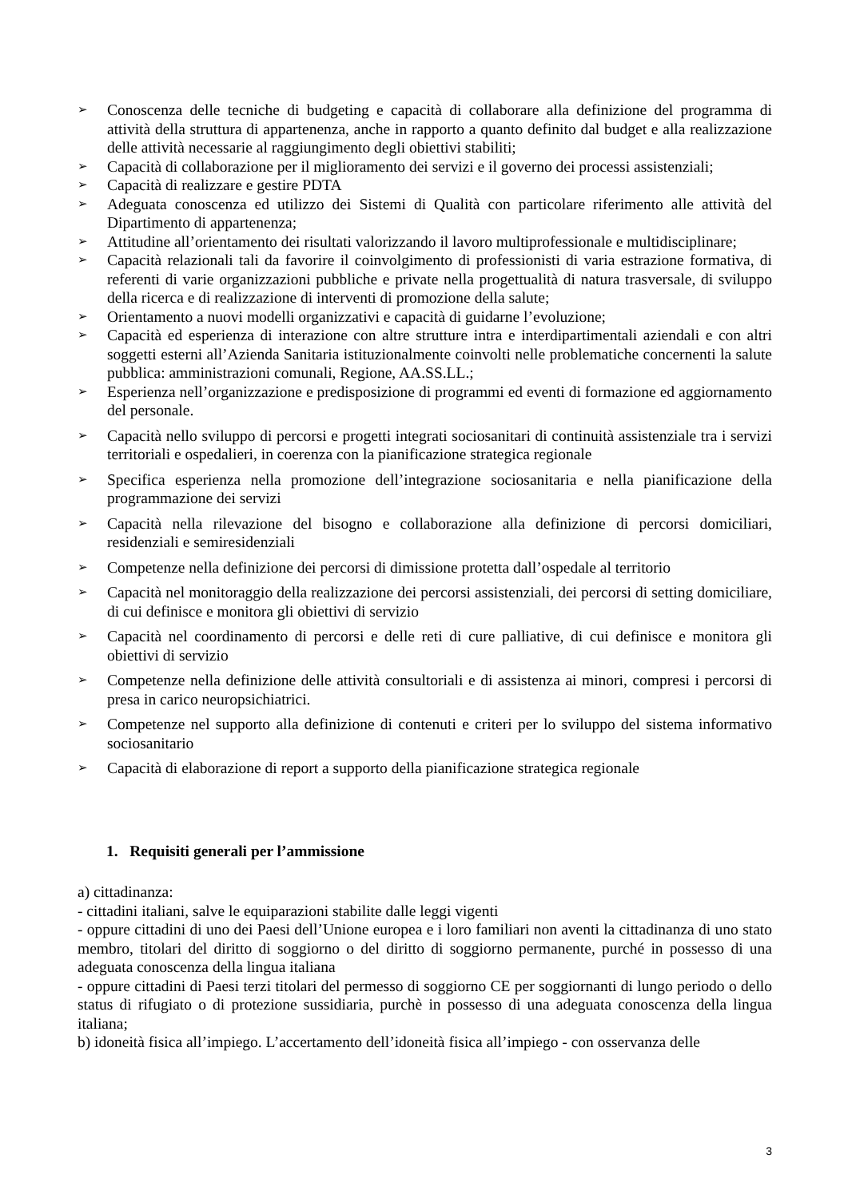➢ Conoscenza delle tecniche di budgeting e capacità di collaborare alla definizione del programma di attività della struttura di appartenenza, anche in rapporto a quanto definito dal budget e alla realizzazione delle attività necessarie al raggiungimento degli obiettivi stabiliti;
➢ Capacità di collaborazione per il miglioramento dei servizi e il governo dei processi assistenziali;
➢ Capacità di realizzare e gestire PDTA
➢ Adeguata conoscenza ed utilizzo dei Sistemi di Qualità con particolare riferimento alle attività del Dipartimento di appartenenza;
➢ Attitudine all’orientamento dei risultati valorizzando il lavoro multiprofessionale e multidisciplinare;
➢ Capacità relazionali tali da favorire il coinvolgimento di professionisti di varia estrazione formativa, di referenti di varie organizzazioni pubbliche e private nella progettualità di natura trasversale, di sviluppo della ricerca e di realizzazione di interventi di promozione della salute;
➢ Orientamento a nuovi modelli organizzativi e capacità di guidarne l’evoluzione;
➢ Capacità ed esperienza di interazione con altre strutture intra e interdipartimentali aziendali e con altri soggetti esterni all’Azienda Sanitaria istituzionalmente coinvolti nelle problematiche concernenti la salute pubblica: amministrazioni comunali, Regione, AA.SS.LL.;
➢ Esperienza nell’organizzazione e predisposizione di programmi ed eventi di formazione ed aggiornamento del personale.
➢ Capacità nello sviluppo di percorsi e progetti integrati sociosanitari di continuità assistenziale tra i servizi territoriali e ospedalieri, in coerenza con la pianificazione strategica regionale
➢ Specifica esperienza nella promozione dell’integrazione sociosanitaria e nella pianificazione della programmazione dei servizi
➢ Capacità nella rilevazione del bisogno e collaborazione alla definizione di percorsi domiciliari, residenziali e semiresidenziali
➢ Competenze nella definizione dei percorsi di dimissione protetta dall’ospedale al territorio
➢ Capacità nel monitoraggio della realizzazione dei percorsi assistenziali, dei percorsi di setting domiciliare, di cui definisce e monitora gli obiettivi di servizio
➢ Capacità nel coordinamento di percorsi e delle reti di cure palliative, di cui definisce e monitora gli obiettivi di servizio
➢ Competenze nella definizione delle attività consultoriali e di assistenza ai minori, compresi i percorsi di presa in carico neuropsichiatrici.
➢ Competenze nel supporto alla definizione di contenuti e criteri per lo sviluppo del sistema informativo sociosanitario
➢ Capacità di elaborazione di report a supporto della pianificazione strategica regionale
1. Requisiti generali per l’ammissione
a) cittadinanza:
- cittadini italiani, salve le equiparazioni stabilite dalle leggi vigenti
- oppure cittadini di uno dei Paesi dell’Unione europea e i loro familiari non aventi la cittadinanza di uno stato membro, titolari del diritto di soggiorno o del diritto di soggiorno permanente, purché in possesso di una adeguata conoscenza della lingua italiana
- oppure cittadini di Paesi terzi titolari del permesso di soggiorno CE per soggiornanti di lungo periodo o dello status di rifugiato o di protezione sussidiaria, purchè in possesso di una adeguata conoscenza della lingua italiana;
b) idoneità fisica all’impiego. L’accertamento dell’idoneità fisica all’impiego - con osservanza delle
3